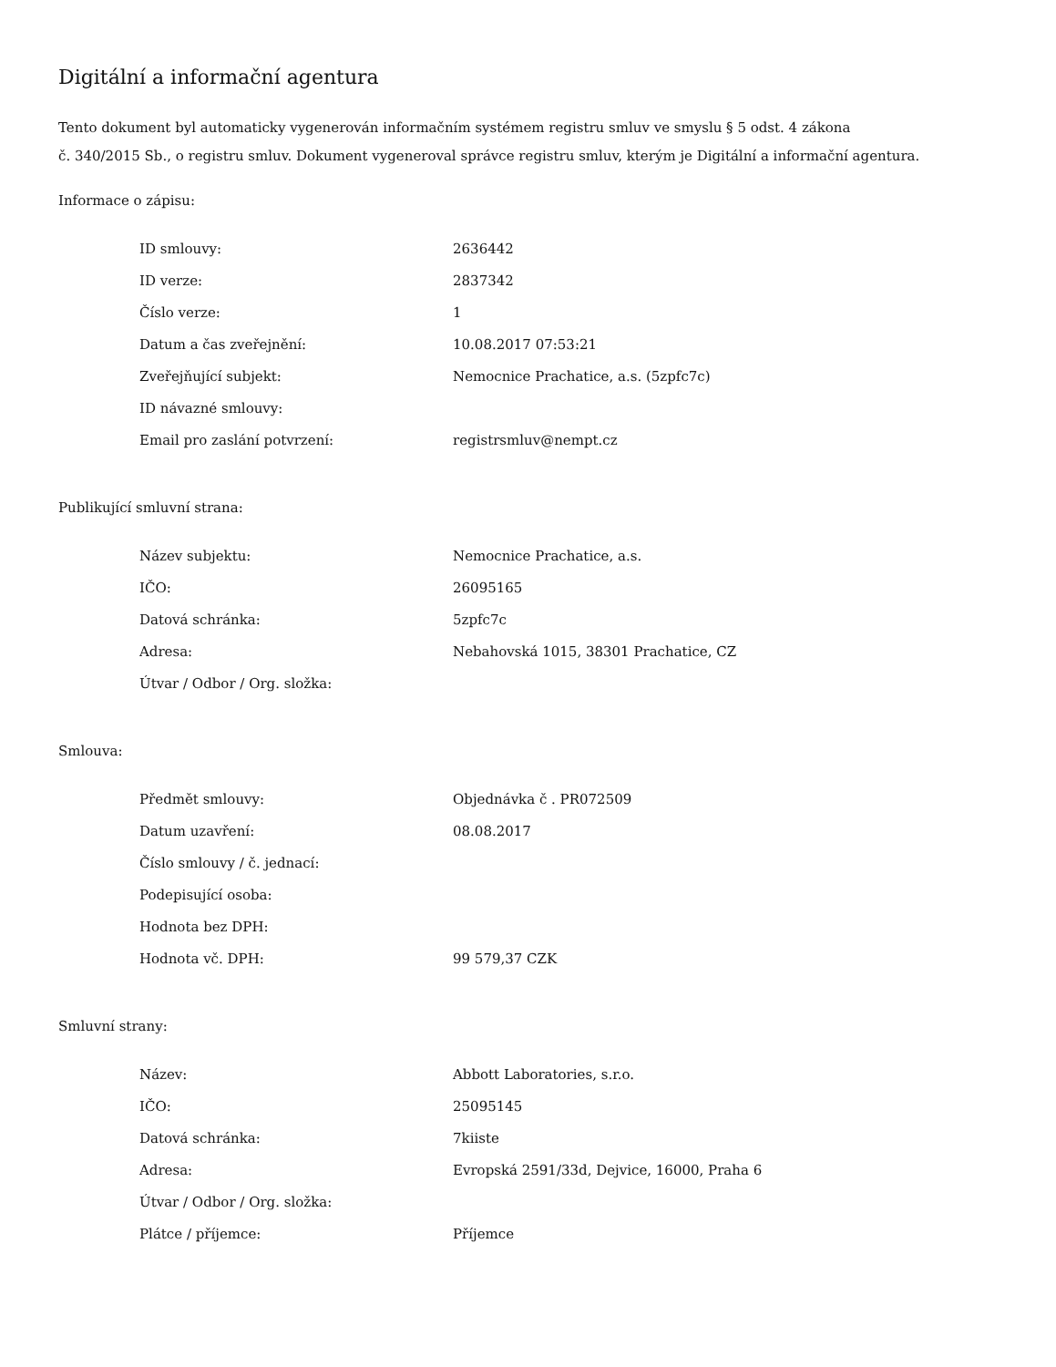Digitální a informační agentura
Tento dokument byl automaticky vygenerován informačním systémem registru smluv ve smyslu § 5 odst. 4 zákona
č. 340/2015 Sb., o registru smluv. Dokument vygeneroval správce registru smluv, kterým je Digitální a informační agentura.
Informace o zápisu:
| ID smlouvy: | 2636442 |
| ID verze: | 2837342 |
| Číslo verze: | 1 |
| Datum a čas zveřejnění: | 10.08.2017 07:53:21 |
| Zveřejňující subjekt: | Nemocnice Prachatice, a.s. (5zpfc7c) |
| ID návazné smlouvy: | |
| Email pro zaslání potvrzení: | registrsmluv@nempt.cz |
Publikující smluvní strana:
| Název subjektu: | Nemocnice Prachatice, a.s. |
| IČO: | 26095165 |
| Datová schránka: | 5zpfc7c |
| Adresa: | Nebahovská 1015, 38301 Prachatice, CZ |
| Útvar / Odbor / Org. složka: | |
Smlouva:
| Předmět smlouvy: | Objednávka č . PR072509 |
| Datum uzavření: | 08.08.2017 |
| Číslo smlouvy / č. jednací: | |
| Podepisující osoba: | |
| Hodnota bez DPH: | |
| Hodnota vč. DPH: | 99 579,37 CZK |
Smluvní strany:
| Název: | Abbott Laboratories, s.r.o. |
| IČO: | 25095145 |
| Datová schránka: | 7kiiste |
| Adresa: | Evropská 2591/33d, Dejvice, 16000, Praha 6 |
| Útvar / Odbor / Org. složka: | |
| Plátce / příjemce: | Příjemce |